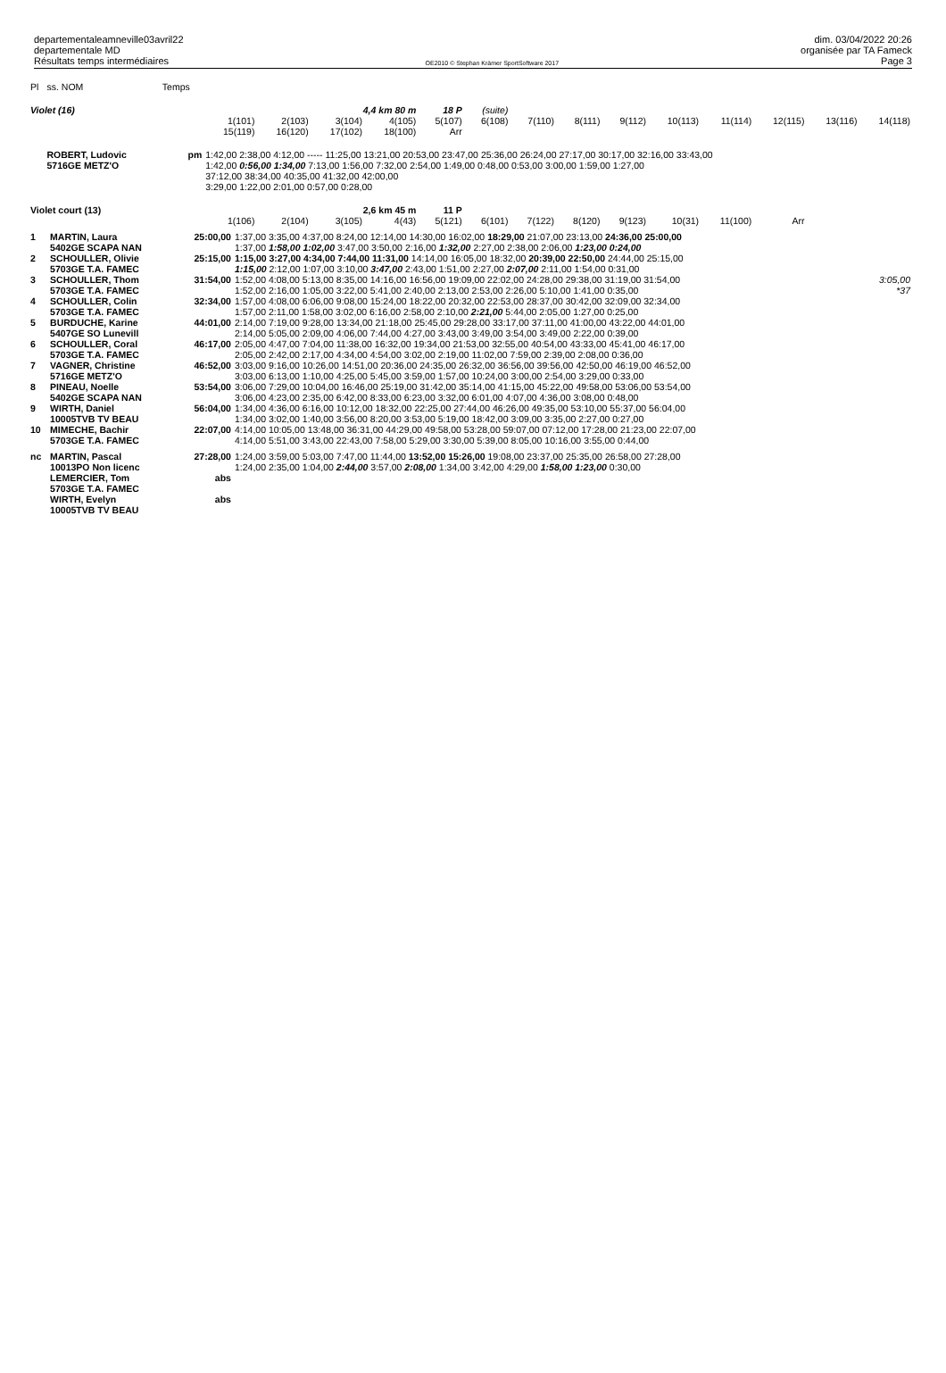departementaleamneville03avril22
departementale MD
Résultats temps intermédiaires
OE2010 © Stephan Krämer SportSoftware 2017
dim. 03/04/2022 20:26
organisée par TA Fameck
Page 3
| Pl | ss. NOM | Temps | | | | | | | | | | | | | | |
| Violet (16) | | | | | 4,4 km 80 m | | 18 P | (suite) | | | | | | | | |
| | | | 1(101) 15(119) | 2(103) 16(120) | 3(104) 17(102) | 4(105) 18(100) | 5(107) Arr | 6(108) | 7(110) | 8(111) | 9(112) | 10(113) | 11(114) | 12(115) | 13(116) | 14(118) |
| | ROBERT, Ludovic 5716GE METZ'O | pm | 1:42,00 2:38,00 4:12,00 ----- 11:25,00 13:21,00 20:53,00 23:47,00 25:36,00 26:24,00 27:17,00 30:17,00 32:16,00 33:43,00 1:42,00 0:56,00 1:34,00 7:13,00 1:56,00 7:32,00 2:54,00 1:49,00 0:48,00 0:53,00 3:00,00 1:59,00 1:27,00 37:12,00 38:34,00 40:35,00 41:32,00 42:00,00 3:29,00 1:22,00 2:01,00 0:57,00 0:28,00 | | | | | | | | | | | | | |
| Violet court (13) | | | | | 2,6 km 45 m | | 11 P | | | | | | | | | |
| | | | 1(106) | 2(104) | 3(105) | 4(43) | 5(121) | 6(101) | 7(122) | 8(120) | 9(123) | 10(31) | 11(100) | Arr | | |
| 1 | MARTIN, Laura 5402GE SCAPA NAN | 25:00,00 | 1:37,00 3:35,00 4:37,00 8:24,00 12:14,00 14:30,00 16:02,00 18:29,00 21:07,00 23:13,00 24:36,00 25:00,00 1:37,00 1:58,00 1:02,00 3:47,00 3:50,00 2:16,00 1:32,00 2:27,00 2:38,00 2:06,00 1:23,00 0:24,00 | |
| 2 | SCHOULLER, Olivie 5703GE T.A. FAMEC | 25:15,00 | 1:15,00 3:27,00 4:34,00 7:44,00 11:31,00 14:14,00 16:05,00 18:32,00 20:39,00 22:50,00 24:44,00 25:15,00 1:15,00 2:12,00 1:07,00 3:10,00 3:47,00 2:43,00 1:51,00 2:27,00 2:07,00 2:11,00 1:54,00 0:31,00 | |
| 3 | SCHOULLER, Thom 5703GE T.A. FAMEC | 31:54,00 | 1:52,00 4:08,00 5:13,00 8:35,00 14:16,00 16:56,00 19:09,00 22:02,00 24:28,00 29:38,00 31:19,00 31:54,00 1:52,00 2:16,00 1:05,00 3:22,00 5:41,00 2:40,00 2:13,00 2:53,00 2:26,00 5:10,00 1:41,00 0:35,00 | 3:05,00 *37 |
| 4 | SCHOULLER, Colin 5703GE T.A. FAMEC | 32:34,00 | 1:57,00 4:08,00 6:06,00 9:08,00 15:24,00 18:22,00 20:32,00 22:53,00 28:37,00 30:42,00 32:09,00 32:34,00 1:57,00 2:11,00 1:58,00 3:02,00 6:16,00 2:58,00 2:10,00 2:21,00 5:44,00 2:05,00 1:27,00 0:25,00 | |
| 5 | BURDUCHE, Karine 5407GE SO Lunevill | 44:01,00 | 2:14,00 7:19,00 9:28,00 13:34,00 21:18,00 25:45,00 29:28,00 33:17,00 37:11,00 41:00,00 43:22,00 44:01,00 2:14,00 5:05,00 2:09,00 4:06,00 7:44,00 4:27,00 3:43,00 3:49,00 3:54,00 3:49,00 2:22,00 0:39,00 | |
| 6 | SCHOULLER, Coral 5703GE T.A. FAMEC | 46:17,00 | 2:05,00 4:47,00 7:04,00 11:38,00 16:32,00 19:34,00 21:53,00 32:55,00 40:54,00 43:33,00 45:41,00 46:17,00 2:05,00 2:42,00 2:17,00 4:34,00 4:54,00 3:02,00 2:19,00 11:02,00 7:59,00 2:39,00 2:08,00 0:36,00 | |
| 7 | VAGNER, Christine 5716GE METZ'O | 46:52,00 | 3:03,00 9:16,00 10:26,00 14:51,00 20:36,00 24:35,00 26:32,00 36:56,00 39:56,00 42:50,00 46:19,00 46:52,00 3:03,00 6:13,00 1:10,00 4:25,00 5:45,00 3:59,00 1:57,00 10:24,00 3:00,00 2:54,00 3:29,00 0:33,00 | |
| 8 | PINEAU, Noelle 5402GE SCAPA NAN | 53:54,00 | 3:06,00 7:29,00 10:04,00 16:46,00 25:19,00 31:42,00 35:14,00 41:15,00 45:22,00 49:58,00 53:06,00 53:54,00 3:06,00 4:23,00 2:35,00 6:42,00 8:33,00 6:23,00 3:32,00 6:01,00 4:07,00 4:36,00 3:08,00 0:48,00 | |
| 9 | WIRTH, Daniel 10005TVB TV BEAU | 56:04,00 | 1:34,00 4:36,00 6:16,00 10:12,00 18:32,00 22:25,00 27:44,00 46:26,00 49:35,00 53:10,00 55:37,00 56:04,00 1:34,00 3:02,00 1:40,00 3:56,00 8:20,00 3:53,00 5:19,00 18:42,00 3:09,00 3:35,00 2:27,00 0:27,00 | |
| 10 | MIMECHE, Bachir 5703GE T.A. FAMEC | 22:07,00 | 4:14,00 10:05,00 13:48,00 36:31,00 44:29,00 49:58,00 53:28,00 59:07,00 07:12,00 17:28,00 21:23,00 22:07,00 4:14,00 5:51,00 3:43,00 22:43,00 7:58,00 5:29,00 3:30,00 5:39,00 8:05,00 10:16,00 3:55,00 0:44,00 | |
| nc | MARTIN, Pascal 10013PO Non licenc | 27:28,00 | 1:24,00 3:59,00 5:03,00 7:47,00 11:44,00 13:52,00 15:26,00 19:08,00 23:37,00 25:35,00 26:58,00 27:28,00 1:24,00 2:35,00 1:04,00 2:44,00 3:57,00 2:08,00 1:34,00 3:42,00 4:29,00 1:58,00 1:23,00 0:30,00 | |
| | LEMERCIER, Tom 5703GE T.A. FAMEC | abs | | |
| | WIRTH, Evelyn 10005TVB TV BEAU | abs | | |